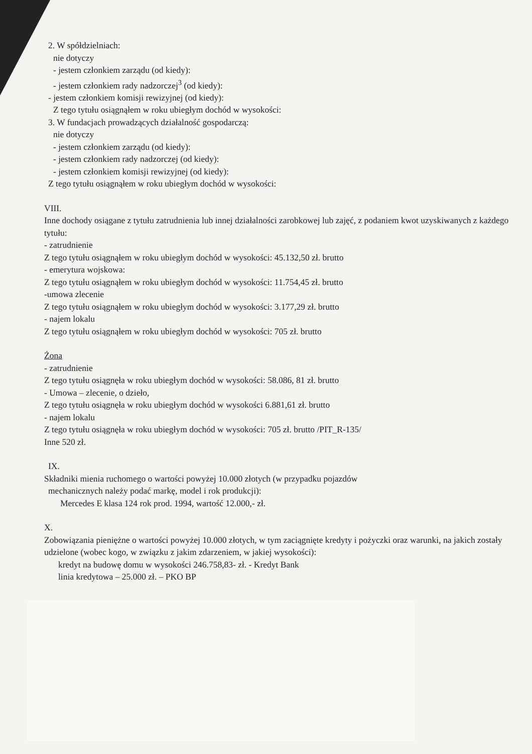2. W spółdzielniach:
nie dotyczy
- jestem członkiem zarządu (od kiedy):
- jestem członkiem rady nadzorczej<sup>3</sup> (od kiedy):
- jestem członkiem komisji rewizyjnej (od kiedy):
Z tego tytułu osiągnąłem w roku ubiegłym dochód w wysokości:
3. W fundacjach prowadzących działalność gospodarczą:
nie dotyczy
- jestem członkiem zarządu (od kiedy):
- jestem członkiem rady nadzorczej (od kiedy):
- jestem członkiem komisji rewizyjnej (od kiedy):
Z tego tytułu osiągnąłem w roku ubiegłym dochód w wysokości:
VIII.
Inne dochody osiągane z tytułu zatrudnienia lub innej działalności zarobkowej lub zajęć, z podaniem kwot uzyskiwanych z każdego tytułu:
- zatrudnienie
Z tego tytułu osiągnąłem w roku ubiegłym dochód w wysokości: 45.132,50 zł. brutto
- emerytura wojskowa:
Z tego tytułu osiągnąłem w roku ubiegłym dochód w wysokości: 11.754,45 zł. brutto
-umowa zlecenie
Z tego tytułu osiągnąłem w roku ubiegłym dochód w wysokości: 3.177,29 zł. brutto
- najem lokalu
Z tego tytułu osiągnąłem w roku ubiegłym dochód w wysokości: 705 zł. brutto
Żona
- zatrudnienie
Z tego tytułu osiągnęła w roku ubiegłym dochód w wysokości: 58.086, 81 zł. brutto
- Umowa – zlecenie, o dzieło,
Z tego tytułu osiągnęła w roku ubiegłym dochód w wysokości 6.881,61 zł. brutto
- najem lokalu
Z tego tytułu osiągnęła w roku ubiegłym dochód w wysokości: 705 zł. brutto /PIT_R-135/
Inne 520 zł.
IX.
Składniki mienia ruchomego o wartości powyżej 10.000 złotych (w przypadku pojazdów
mechanicznych należy podać markę, model i rok produkcji):
Mercedes E klasa 124 rok prod. 1994, wartość 12.000,- zł.
X.
Zobowiązania pieniężne o wartości powyżej 10.000 złotych, w tym zaciągnięte kredyty i pożyczki oraz warunki, na jakich zostały udzielone (wobec kogo, w związku z jakim zdarzeniem, w jakiej wysokości):
kredyt na budowę domu w wysokości 246.758,83- zł. - Kredyt Bank
linia kredytowa – 25.000 zł. – PKO BP